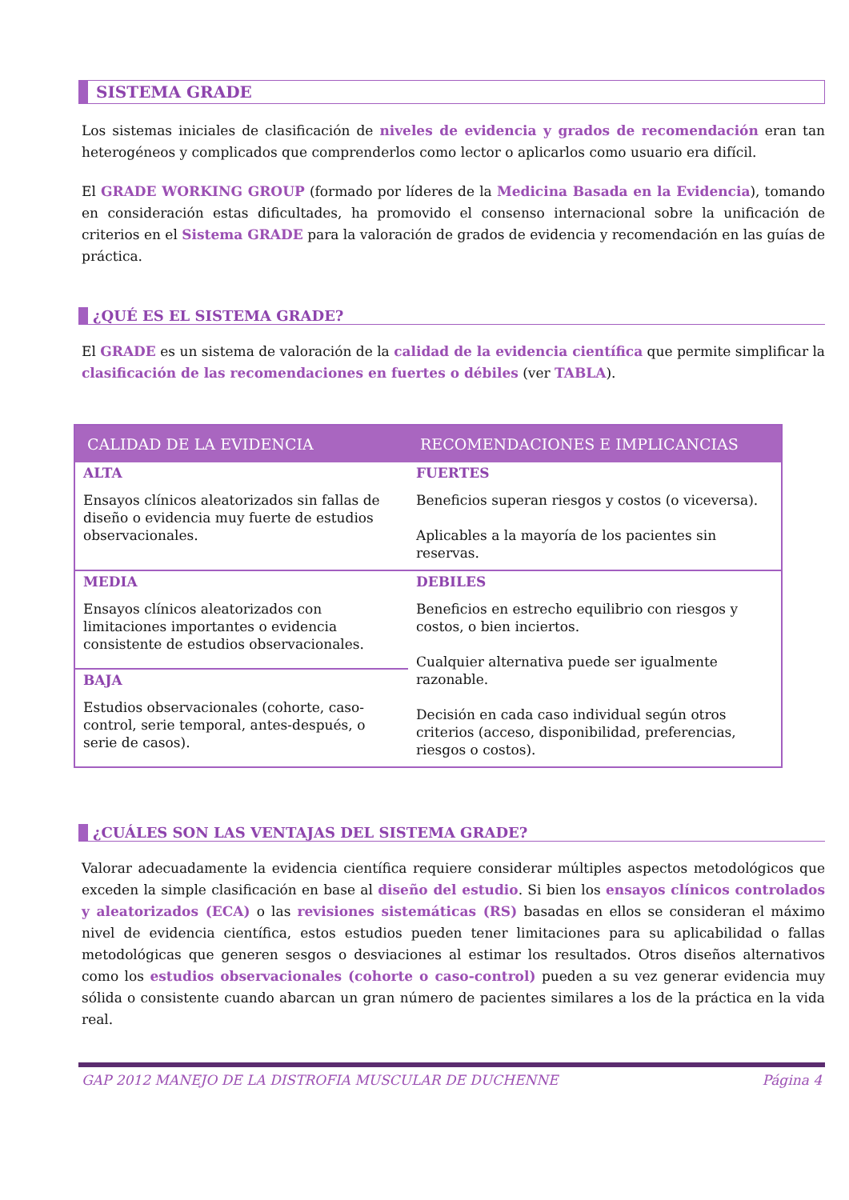SISTEMA GRADE
Los sistemas iniciales de clasificación de niveles de evidencia y grados de recomendación eran tan heterogéneos y complicados que comprenderlos como lector o aplicarlos como usuario era difícil.
El GRADE WORKING GROUP (formado por líderes de la Medicina Basada en la Evidencia), tomando en consideración estas dificultades, ha promovido el consenso internacional sobre la unificación de criterios en el Sistema GRADE para la valoración de grados de evidencia y recomendación en las guías de práctica.
¿QUÉ ES EL SISTEMA GRADE?
El GRADE es un sistema de valoración de la calidad de la evidencia científica que permite simplificar la clasificación de las recomendaciones en fuertes o débiles (ver TABLA).
| CALIDAD DE LA EVIDENCIA | RECOMENDACIONES E IMPLICANCIAS |
| --- | --- |
| ALTA Ensayos clínicos aleatorizados sin fallas de diseño o evidencia muy fuerte de estudios observacionales. | FUERTES Beneficios superan riesgos y costos (o viceversa). Aplicables a la mayoría de los pacientes sin reservas. |
| MEDIA Ensayos clínicos aleatorizados con limitaciones importantes o evidencia consistente de estudios observacionales. | DEBILES Beneficios en estrecho equilibrio con riesgos y costos, o bien inciertos. Cualquier alternativa puede ser igualmente razonable. Decisión en cada caso individual según otros criterios (acceso, disponibilidad, preferencias, riesgos o costos). |
| BAJA Estudios observacionales (cohorte, caso-control, serie temporal, antes-después, o serie de casos). | |
¿CUÁLES SON LAS VENTAJAS DEL SISTEMA GRADE?
Valorar adecuadamente la evidencia científica requiere considerar múltiples aspectos metodológicos que exceden la simple clasificación en base al diseño del estudio. Si bien los ensayos clínicos controlados y aleatorizados (ECA) o las revisiones sistemáticas (RS) basadas en ellos se consideran el máximo nivel de evidencia científica, estos estudios pueden tener limitaciones para su aplicabilidad o fallas metodológicas que generen sesgos o desviaciones al estimar los resultados. Otros diseños alternativos como los estudios observacionales (cohorte o caso-control) pueden a su vez generar evidencia muy sólida o consistente cuando abarcan un gran número de pacientes similares a los de la práctica en la vida real.
GAP 2012 MANEJO DE LA DISTROFIA MUSCULAR DE DUCHENNE Página 4